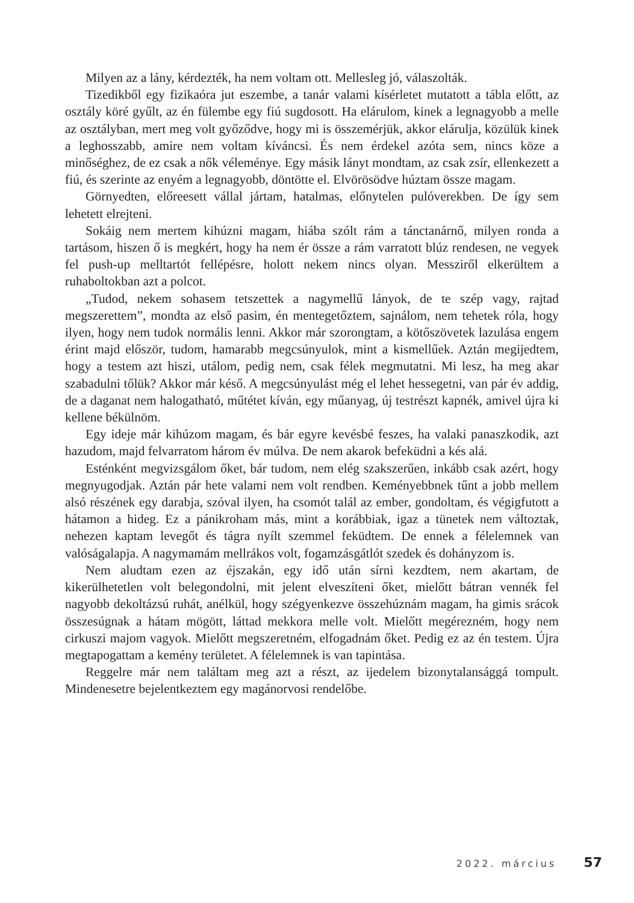Milyen az a lány, kérdezték, ha nem voltam ott. Mellesleg jó, válaszolták.
Tizedikből egy fizikaóra jut eszembe, a tanár valami kísérletet mutatott a tábla előtt, az osztály köré gyűlt, az én fülembe egy fiú sugdosott. Ha elárulom, kinek a legnagyobb a melle az osztályban, mert meg volt győződve, hogy mi is összemérjük, akkor elárulja, közülük kinek a leghosszabb, amire nem voltam kíváncsi. És nem érdekel azóta sem, nincs köze a minőséghez, de ez csak a nők véleménye. Egy másik lányt mondtam, az csak zsír, ellenkezett a fiú, és szerinte az enyém a legnagyobb, döntötte el. Elvörösödve húztam össze magam.
Görnyedten, előreesett vállal jártam, hatalmas, előnytelen pulóverekben. De így sem lehetett elrejteni.
Sokáig nem mertem kihúzni magam, hiába szólt rám a tánctanárnő, milyen ronda a tartásom, hiszen ő is megkért, hogy ha nem ér össze a rám varratott blúz rendesen, ne vegyek fel push-up melltartót fellépésre, holott nekem nincs olyan. Messziről elkerültem a ruhaboltokban azt a polcot.
„Tudod, nekem sohasem tetszettek a nagymellű lányok, de te szép vagy, rajtad megszerettem”, mondta az első pasim, én mentegetőztem, sajnálom, nem tehetek róla, hogy ilyen, hogy nem tudok normális lenni. Akkor már szorongtam, a kötőszövetek lazulása engem érint majd először, tudom, hamarabb megcsúnyulok, mint a kismellűek. Aztán megijedtem, hogy a testem azt hiszi, utálom, pedig nem, csak félek megmutatni. Mi lesz, ha meg akar szabadulni tőlük? Akkor már késő. A megcsúnyulást még el lehet hessegetni, van pár év addig, de a daganat nem halogatható, műtétet kíván, egy műanyag, új testrészt kapnék, amivel újra ki kellene békülnöm.
Egy ideje már kihúzom magam, és bár egyre kevésbé feszes, ha valaki panaszkodik, azt hazudom, majd felvarratom három év múlva. De nem akarok befeküdni a kés alá.
Esténként megvizsgálom őket, bár tudom, nem elég szakszerűen, inkább csak azért, hogy megnyugodjak. Aztán pár hete valami nem volt rendben. Keményebbnek tűnt a jobb mellem alsó részének egy darabja, szóval ilyen, ha csomót talál az ember, gondoltam, és végigfutott a hátamon a hideg. Ez a pánikroham más, mint a korábbiak, igaz a tünetek nem változtak, nehezen kaptam levegőt és tágra nyílt szemmel feküdtem. De ennek a félelemnek van valóságalapja. A nagymamám mellrákos volt, fogamzásgátlót szedek és dohányzom is.
Nem aludtam ezen az éjszakán, egy idő után sírni kezdtem, nem akartam, de kikerülhetetlen volt belegondolni, mit jelent elveszíteni őket, mielőtt bátran vennék fel nagyobb dekoltázsú ruhát, anélkül, hogy szégyenkezve összehúznám magam, ha gimis srácok összesúgnak a hátam mögött, láttad mekkora melle volt. Mielőtt megérezném, hogy nem cirkuszi majom vagyok. Mielőtt megszeretném, elfogadnám őket. Pedig ez az én testem. Újra megtapogattam a kemény területet. A félelemnek is van tapintása.
Reggelre már nem találtam meg azt a részt, az ijedelem bizonytalansággá tompult. Mindenesetre bejelentkeztem egy magánorvosi rendelőbe.
2022. március 57